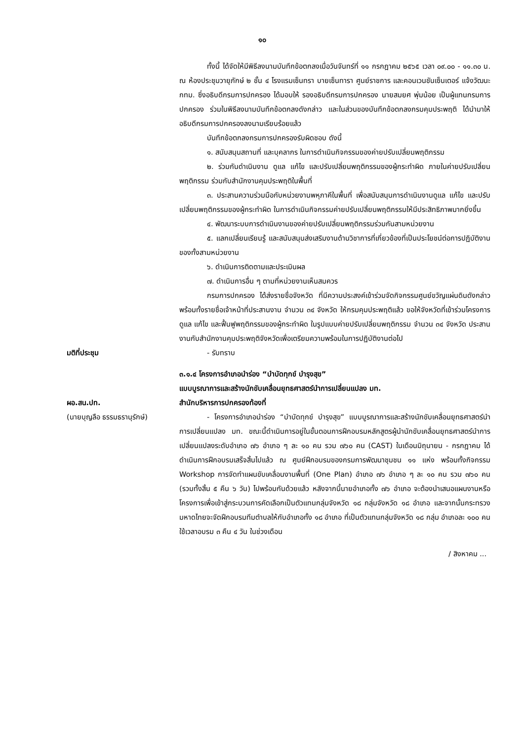๑๐
ทั้งนี้ ได้จัดให้มีพิธีลงนามบันทึกข้อตกลงเมื่อวันจันทร์ที่ ๑๑ กรกฎาคม ๒๕๖๕ เวลา ๐๙.๐๐ - ๑๑.๓๐ น. ณ ห้องประชุมวายุภักษ์ ๒ ชั้น ๔ โรงแรมเซ็นทรา บายเซ็นทารา ศูนย์ราชการ และคอนเวนชันเซ็นเตอร์ แจ้งวัฒนะ กทม. ซึ่งอธิบดีกรมการปกครอง ได้มอบให้ รองอธิบดีกรมการปกครอง นายสมยศ พุ่มน้อย เป็นผู้แทนกรมการปกครอง ร่วมในพิธีลงนามบันทึกข้อตกลงดังกล่าว และในส่วนของบันทึกข้อตกลงกรมคุมประพฤติ ได้นำมาให้อธิบดีกรมการปกครองลงนามเรียบร้อยแล้ว
บันทึกข้อตกลงกรมการปกครองรับผิดชอบ ดังนี้
๑. สนับสนุนสถานที่ และบุคลากร ในการดำเนินกิจกรรมของค่ายปรับเปลี่ยนพฤติกรรม
๒. ร่วมกันดำเนินงาน ดูแล แก้ไข และปรับเปลี่ยนพฤติกรรมของผู้กระทำผิด ภายในค่ายปรับเปลี่ยนพฤติกรรม ร่วมกับสำนักงานคุมประพฤติในพื้นที่
๓. ประสานความร่วมมือกับหน่วยงานพหุภาคีในพื้นที่ เพื่อสนับสนุนการดำเนินงานดูแล แก้ไข และปรับเปลี่ยนพฤติกรรมของผู้กระทำผิด ในการดำเนินกิจกรรมค่ายปรับเปลี่ยนพฤติกรรมให้มีประสิทธิภาพมากยิ่งขึ้น
๔. พัฒนาระบบการดำเนินงานของค่ายปรับเปลี่ยนพฤติกรรมร่วมกันสามหน่วยงาน
๕. แลกเปลี่ยนเรียนรู้ และสนับสนุนส่งเสริมงานด้านวิชาการที่เกี่ยวข้องที่เป็นประโยชน์ต่อการปฏิบัติงานของทั้งสามหน่วยงาน
๖. ดำเนินการติดตามและประเมินผล
๗. ดำเนินการอื่น ๆ ตามที่หน่วยงานเห็นสมควร
กรมการปกครอง ได้ส่งรายชื่อจังหวัด ที่มีความประสงค์เข้าร่วมจัดกิจกรรมศูนย์ขวัญแผ่นดินดังกล่าว พร้อมทั้งรายชื่อเจ้าหน้าที่ประสานงาน จำนวน ๓๔ จังหวัด ให้กรมคุมประพฤติแล้ว ขอให้จังหวัดที่เข้าร่วมโครงการดูแล แก้ไข และฟื้นฟูพฤติกรรมของผู้กระทำผิด ในรูปแบบค่ายปรับเปลี่ยนพฤติกรรม จำนวน ๓๔ จังหวัด ประสานงานกับสำนักงานคุมประพฤติจังหวัดเพื่อเตรียมความพร้อมในการปฏิบัติงานต่อไป
มติที่ประชุม - รับทราบ
ผอ.สน.ปท.
(นายบุญลือ ธรรมธรานุรักษ์)
๓.๑.๔ โครงการอำเภอนำร่อง “บำบัดทุกข์ บำรุงสุข”
แบบบูรณาการและสร้างนักขับเคลื่อนยุทธศาสตร์นำการเปลี่ยนแปลง มท.
สำนักบริหารการปกครองท้องที่
- โครงการอำเภอนำร่อง “บำบัดทุกข์ บำรุงสุข” แบบบูรณาการและสร้างนักขับเคลื่อนยุทธศาสตร์นำการเปลี่ยนแปลง มท. ขณะนี้ดำเนินการอยู่ในขั้นตอนการฝึกอบรมหลักสูตรผู้นำนักขับเคลื่อนยุทธศาสตร์นำการเปลี่ยนแปลงระดับอำเภอ ๗๖ อำเภอ ๆ ละ ๑๐ คน รวม ๗๖๐ คน (CAST) ในเดือนมิถุนายน - กรกฎาคม ได้ดำเนินการฝึกอบรมเสร็จสิ้นไปแล้ว ณ ศูนย์ฝึกอบรมของกรมการพัฒนาชุมชน ๑๑ แห่ง พร้อมทั้งกิจกรรม Workshop การจัดทำแผนขับเคลื่อนงานพื้นที่ (One Plan) อำเภอ ๗๖ อำเภอ ๆ ละ ๑๐ คน รวม ๗๖๐ คน (รวมทั้งสิ้น ๕ คืน ๖ วัน) ไปพร้อมกันด้วยแล้ว หลังจากนี้นายอำเภอทั้ง ๗๖ อำเภอ จะต้องนำเสนอแผนงานหรือโครงการเพื่อเข้าสู่กระบวนการคัดเลือกเป็นตัวแทนกลุ่มจังหวัด ๑๘ กลุ่มจังหวัด ๑๘ อำเภอ และจากนั้นกระทรวงมหาดไทยจะจัดฝึกอบรมทีมตำบลให้กับอำเภอทั้ง ๑๘ อำเภอ ที่เป็นตัวแทนกลุ่มจังหวัด ๑๘ กลุ่ม อำเภอละ ๑๐๐ คน ใช้เวลาอบรม ๓ คืน ๔ วัน ในช่วงเดือน
/ สิงหาคม ...